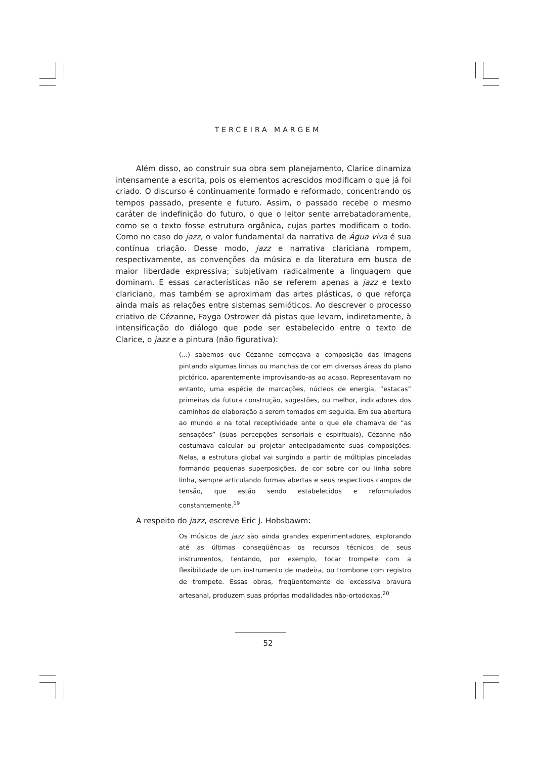TERCEIRA MARGEM
Além disso, ao construir sua obra sem planejamento, Clarice dinamiza intensamente a escrita, pois os elementos acrescidos modificam o que já foi criado. O discurso é continuamente formado e reformado, concentrando os tempos passado, presente e futuro. Assim, o passado recebe o mesmo caráter de indefinição do futuro, o que o leitor sente arrebatadoramente, como se o texto fosse estrutura orgânica, cujas partes modificam o todo. Como no caso do jazz, o valor fundamental da narrativa de Água viva é sua contínua criação. Desse modo, jazz e narrativa clariciana rompem, respectivamente, as convenções da música e da literatura em busca de maior liberdade expressiva; subjetivam radicalmente a linguagem que dominam. E essas características não se referem apenas a jazz e texto clariciano, mas também se aproximam das artes plásticas, o que reforça ainda mais as relações entre sistemas semióticos. Ao descrever o processo criativo de Cézanne, Fayga Ostrower dá pistas que levam, indiretamente, à intensificação do diálogo que pode ser estabelecido entre o texto de Clarice, o jazz e a pintura (não figurativa):
(...) sabemos que Cézanne começava a composição das imagens pintando algumas linhas ou manchas de cor em diversas áreas do plano pictórico, aparentemente improvisando-as ao acaso. Representavam no entanto, uma espécie de marcações, núcleos de energia, “estacas” primeiras da futura construção, sugestões, ou melhor, indicadores dos caminhos de elaboração a serem tomados em seguida. Em sua abertura ao mundo e na total receptividade ante o que ele chamava de “as sensações” (suas percepções sensoriais e espirituais), Cézanne não costumava calcular ou projetar antecipadamente suas composições. Nelas, a estrutura global vai surgindo a partir de múltiplas pinceladas formando pequenas superposições, de cor sobre cor ou linha sobre linha, sempre articulando formas abertas e seus respectivos campos de tensão, que estão sendo estabelecidos e reformulados constantemente.<sup>19</sup>
A respeito do jazz, escreve Eric J. Hobsbawm:
Os músicos de jazz são ainda grandes experimentadores, explorando até as últimas conseqüências os recursos técnicos de seus instrumentos, tentando, por exemplo, tocar trompete com a flexibilidade de um instrumento de madeira, ou trombone com registro de trompete. Essas obras, freqüentemente de excessiva bravura artesanal, produzem suas próprias modalidades não-ortodoxas.<sup>20</sup>
52